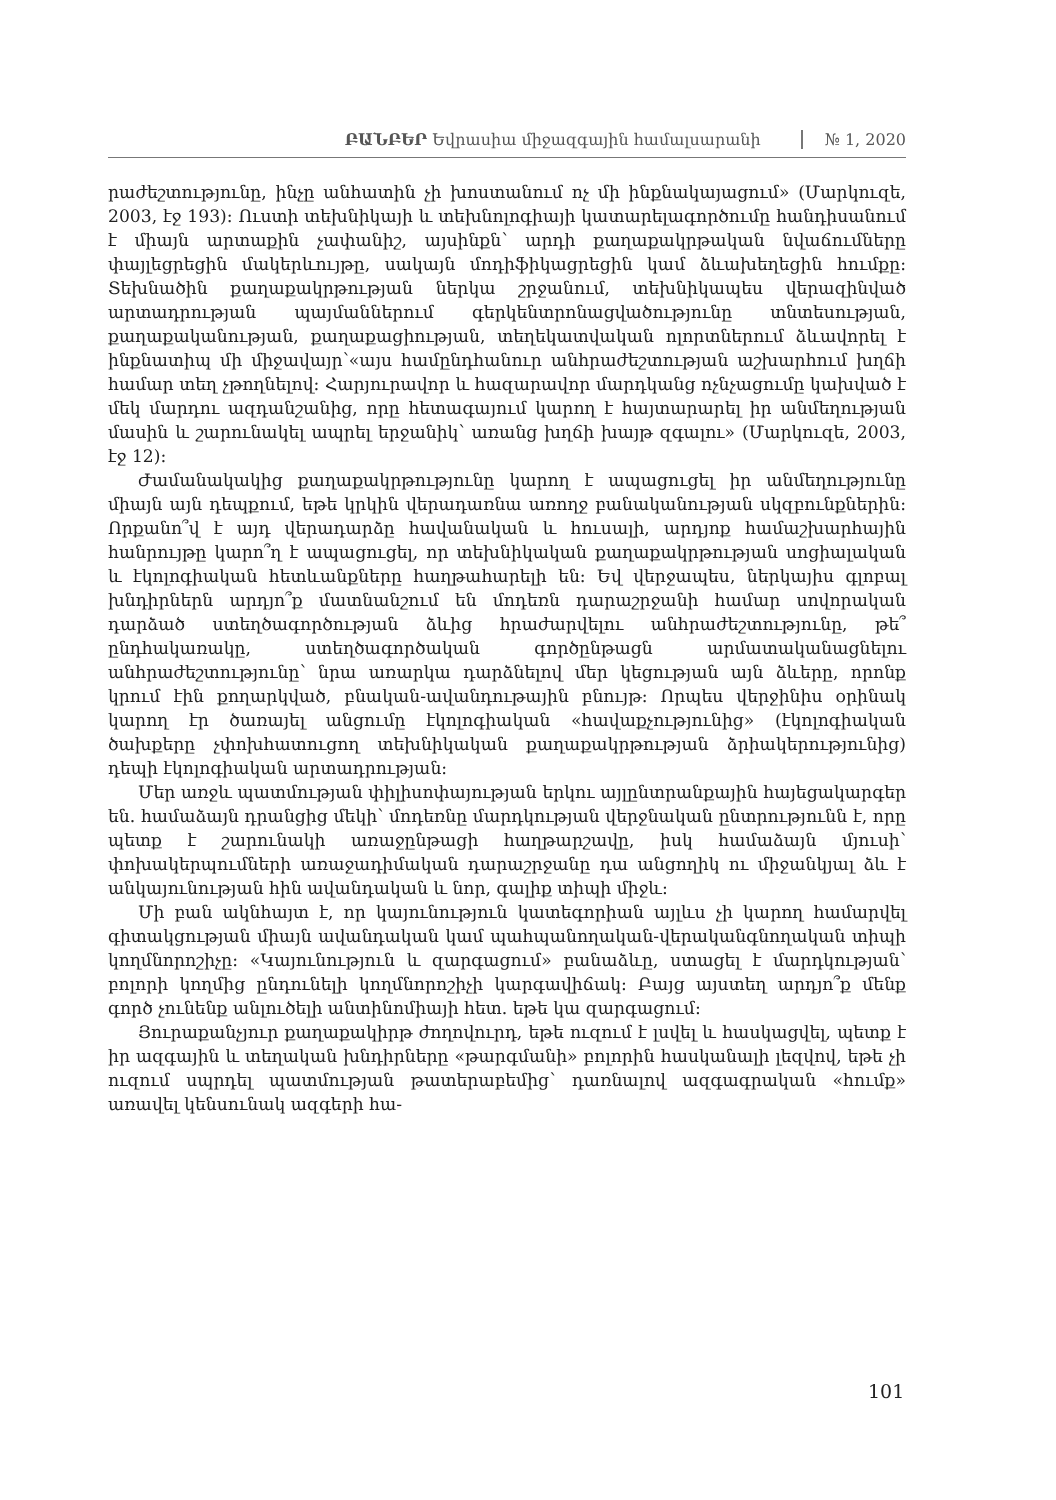ԲԱՆԲԵՐ Եվրասիա միջազգային համալսարանի № 1, 2020
րաժեշտությունը, ինչը անհատին չի խոստանում ոչ մի ինքնակայացում» (Մարկուզե, 2003, էջ 193): Ուստի տեխնիկայի և տեխնոլոգիայի կատարելագործումը հանդիսանում է միայն արտաքին չափանիշ, այսինքն՝ արդի քաղաքակրթական նվաճումները փայլեցրեցին մակերևույթը, սակայն մոդիֆիկացրեցին կամ ձևախեղեցին հումքը: Տեխնածին քաղաքակրթության ներկա շրջանում, տեխնիկապես վերազինված արտադրության պայմաններում գերկենտրոնացվածությունը տնտեսության, քաղաքականության, քաղաքացիության, տեղեկատվական ոլորտներում ձևավորել է ինքնատիպ մի միջավայր՝«այս համընդհանուր անհրաժեշտության աշխարհում խղճի համար տեղ չթողնելով: Հարյուրավոր և հազարավոր մարդկանց ոչնչացումը կախված է մեկ մարդու ազդանշանից, որը հետագայում կարող է հայտարարել իր անմեղության մասին և շարունակել ապրել երջանիկ՝ առանց խղճի խայթ զգալու» (Մարկուզե, 2003, էջ 12):
Ժամանակակից քաղաքակրթությունը կարող է ապացուցել իր անմեղությունը միայն այն դեպքում, եթե կրկին վերադառնա առողջ բանականության սկզբունքներին: Որքանո՞վ է այդ վերադարձը հավանական և հուսալի, արդյոք համաշխարհային հանրույթը կարո՞ղ է ապացուցել, որ տեխնիկական քաղաքակրթության սոցիալական և էկոլոգիական հետևանքները հաղթահարելի են: Եվ վերջապես, ներկայիս գլոբալ խնդիրներն արդյո՞ք մատնանշում են մոդեռն դարաշրջանի համար սովորական դարձած ստեղծագործության ձևից հրաժարվելու անհրաժեշտությունը, թե՞ ընդհակառակը, ստեղծագործական գործընթացն արմատականացնելու անհրաժեշտությունը՝ նրա առարկա դարձնելով մեր կեցության այն ձևերը, որոնք կրում էին քողարկված, բնական-ավանդութային բնույթ: Որպես վերջինիս օրինակ կարող էր ծառայել անցումը էկոլոգիական «հավաքչությունից» (էկոլոգիական ծախքերը չփոխհատուցող տեխնիկական քաղաքակրթության ձրիակերությունից) դեպի էկոլոգիական արտադրության:
Մեր առջև պատմության փիլիսոփայության երկու այլընտրանքային հայեցակարգեր են. համաձայն դրանցից մեկի՝ մոդեռնը մարդկության վերջնական ընտրությունն է, որը պետք է շարունակի առաջընթացի հաղթարշավը, իսկ համաձայն մյուսի՝ փոխակերպումների առաջադիմական դարաշրջանը դա անցողիկ ու միջանկյալ ձև է անկայունության հին ավանդական և նոր, գալիք տիպի միջև:
Մի բան ակնհայտ է, որ կայունություն կատեգորիան այլևս չի կարող համարվել գիտակցության միայն ավանդական կամ պահպանողական-վերականգնողական տիպի կողմնորոշիչը: «Կայունություն և զարգացում» բանաձևը, ստացել է մարդկության՝ բոլորի կողմից ընդունելի կողմնորոշիչի կարգավիճակ: Բայց այստեղ արդյո՞ք մենք գործ չունենք անլուծելի անտինոմիայի հետ. եթե կա զարգացում:
Յուրաքանչյուր քաղաքակիրթ ժողովուրդ, եթե ուզում է լսվել և հասկացվել, պետք է իր ազգային և տեղական խնդիրները «թարգմանի» բոլորին հասկանալի լեզվով, եթե չի ուզում սպրդել պատմության թատերաբեմից՝ դառնալով ազգագրական «հումք» առավել կենսունակ ազգերի հա-
101